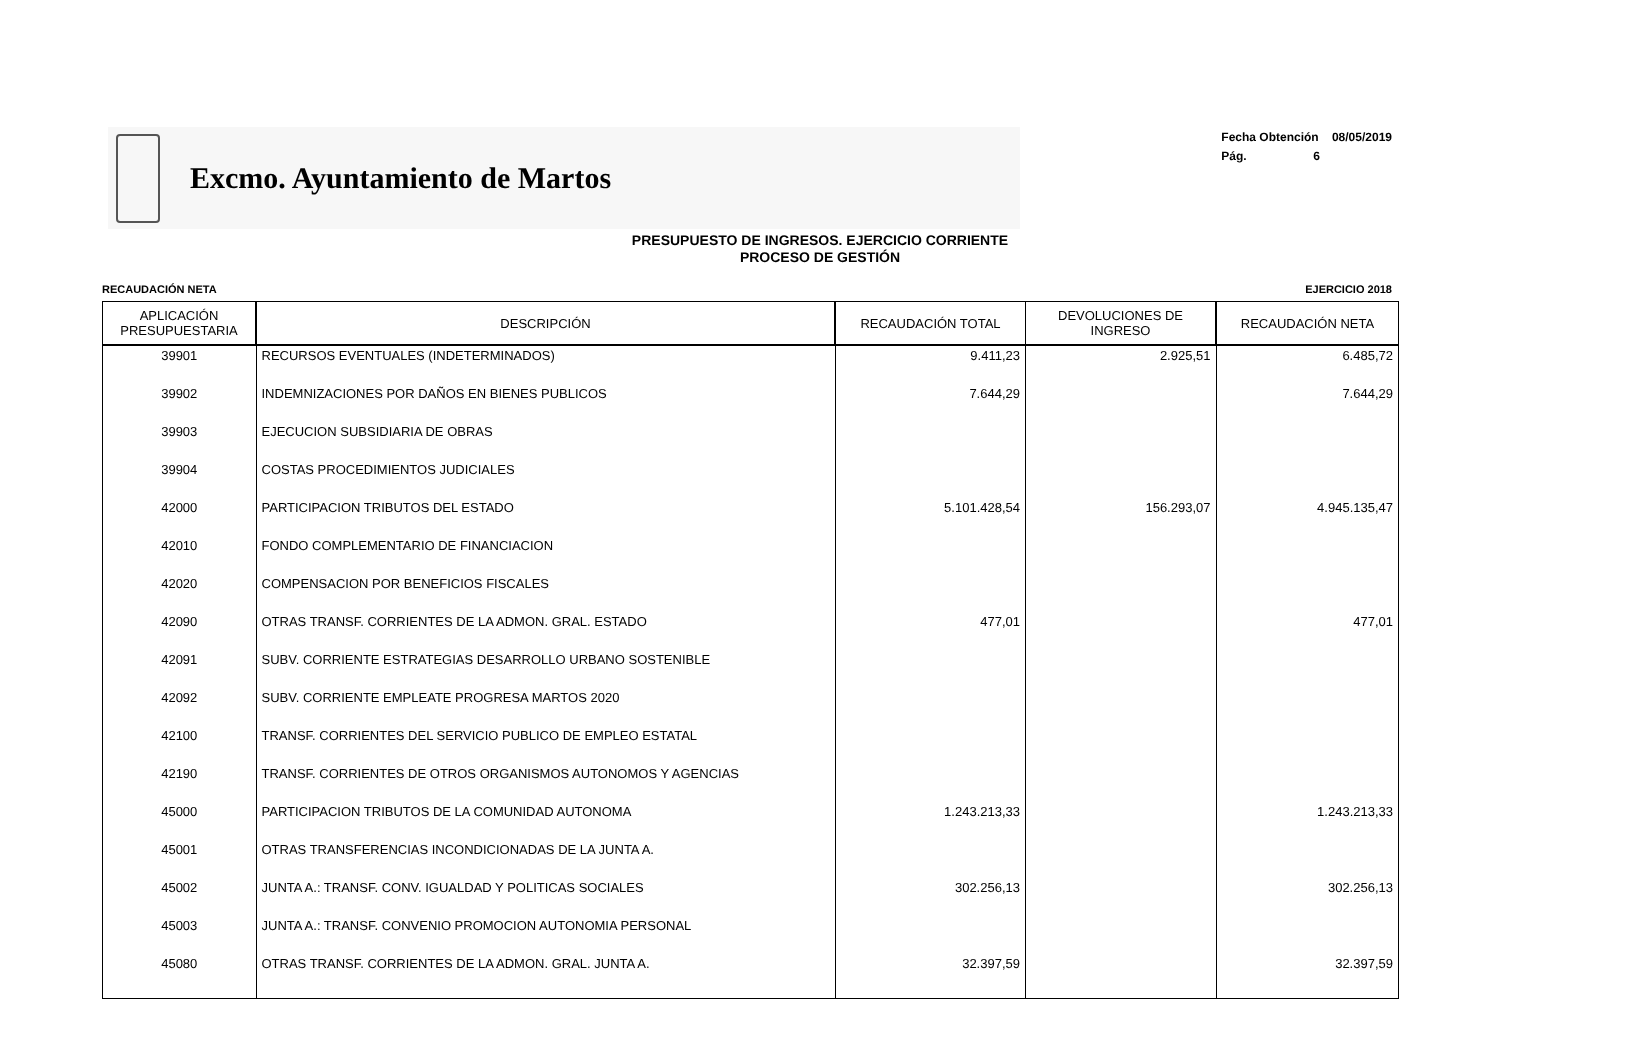Excmo. Ayuntamiento de Martos
Fecha Obtención 08/05/2019
Pág. 6
PRESUPUESTO DE INGRESOS. EJERCICIO CORRIENTE
PROCESO DE GESTIÓN
RECAUDACIÓN NETA EJERCICIO 2018
| APLICACIÓN PRESUPUESTARIA | DESCRIPCIÓN | RECAUDACIÓN TOTAL | DEVOLUCIONES DE INGRESO | RECAUDACIÓN NETA |
| --- | --- | --- | --- | --- |
| 39901 | RECURSOS EVENTUALES (INDETERMINADOS) | 9.411,23 | 2.925,51 | 6.485,72 |
| 39902 | INDEMNIZACIONES POR DAÑOS EN BIENES PUBLICOS | 7.644,29 | | 7.644,29 |
| 39903 | EJECUCION SUBSIDIARIA DE OBRAS | | | |
| 39904 | COSTAS PROCEDIMIENTOS JUDICIALES | | | |
| 42000 | PARTICIPACION TRIBUTOS DEL ESTADO | 5.101.428,54 | 156.293,07 | 4.945.135,47 |
| 42010 | FONDO COMPLEMENTARIO DE FINANCIACION | | | |
| 42020 | COMPENSACION POR BENEFICIOS FISCALES | | | |
| 42090 | OTRAS TRANSF. CORRIENTES DE LA ADMON. GRAL. ESTADO | 477,01 | | 477,01 |
| 42091 | SUBV. CORRIENTE ESTRATEGIAS DESARROLLO URBANO SOSTENIBLE | | | |
| 42092 | SUBV. CORRIENTE EMPLEATE PROGRESA MARTOS 2020 | | | |
| 42100 | TRANSF. CORRIENTES DEL SERVICIO PUBLICO DE EMPLEO ESTATAL | | | |
| 42190 | TRANSF. CORRIENTES DE OTROS ORGANISMOS AUTONOMOS Y AGENCIAS | | | |
| 45000 | PARTICIPACION TRIBUTOS DE LA COMUNIDAD AUTONOMA | 1.243.213,33 | | 1.243.213,33 |
| 45001 | OTRAS TRANSFERENCIAS INCONDICIONADAS DE LA JUNTA A. | | | |
| 45002 | JUNTA A.: TRANSF. CONV. IGUALDAD Y POLITICAS SOCIALES | 302.256,13 | | 302.256,13 |
| 45003 | JUNTA A.: TRANSF. CONVENIO PROMOCION AUTONOMIA PERSONAL | | | |
| 45080 | OTRAS TRANSF. CORRIENTES DE LA ADMON. GRAL. JUNTA A. | 32.397,59 | | 32.397,59 |